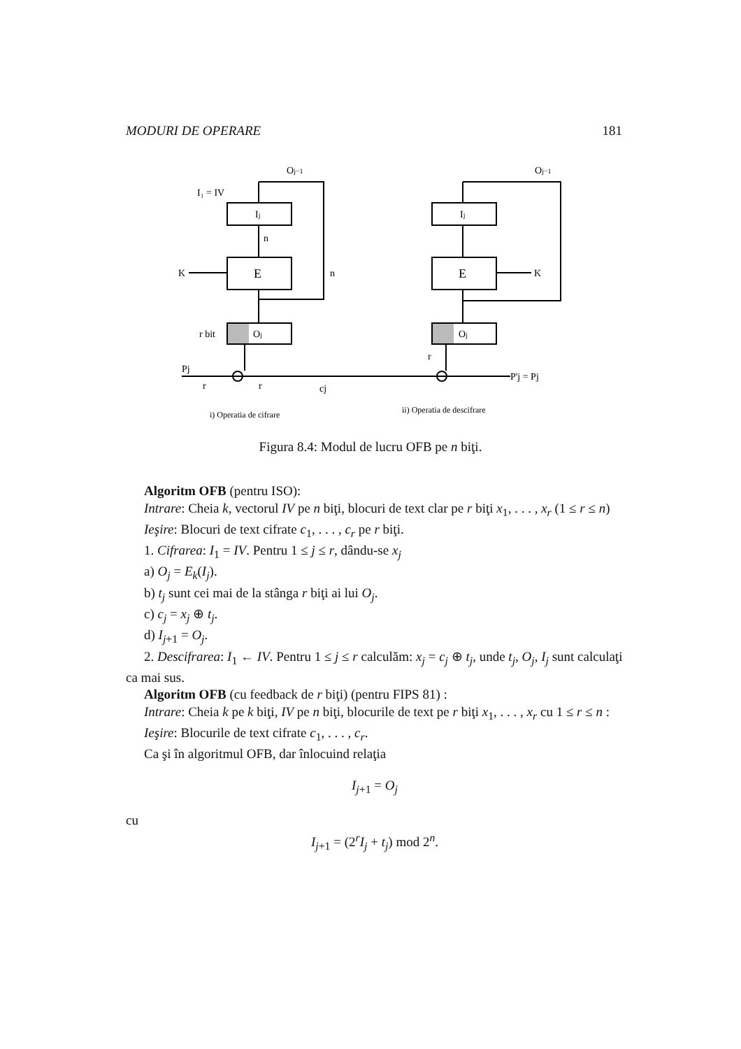MODURI DE OPERARE 181
Oj−1
Oj−1
I₁ = IV
Ij
Ij
E
E
K
K
n
n
r bit
Oj
Oj
Pj
r
r
cj
r
P'j = Pj
i) Operatia de cifrare
ii) Operatia de descifrare
Figura 8.4: Modul de lucru OFB pe n biţi.
Algoritm OFB (pentru ISO):
Intrare: Cheia k, vectorul IV pe n biţi, blocuri de text clar pe r biţi x<sub>1</sub>, . . . , x<sub>r</sub> (1 ≤ r ≤ n)
Ieşire: Blocuri de text cifrate c<sub>1</sub>, . . . , c<sub>r</sub> pe r biţi.
1. Cifrarea: I<sub>1</sub> = IV. Pentru 1 ≤ j ≤ r, dându-se x<sub>j</sub>
a) O<sub>j</sub> = E<sub>k</sub>(I<sub>j</sub>).
b) t<sub>j</sub> sunt cei mai de la stânga r biţi ai lui O<sub>j</sub>.
c) c<sub>j</sub> = x<sub>j</sub> ⊕ t<sub>j</sub>.
d) I<sub>j+1</sub> = O<sub>j</sub>.
2. Descifrarea: I<sub>1</sub> ← IV. Pentru 1 ≤ j ≤ r calculăm: x<sub>j</sub> = c<sub>j</sub> ⊕ t<sub>j</sub>, unde t<sub>j</sub>, O<sub>j</sub>, I<sub>j</sub> sunt calculaţi ca mai sus.
Algoritm OFB (cu feedback de r biţi) (pentru FIPS 81) :
Intrare: Cheia k pe k biţi, IV pe n biţi, blocurile de text pe r biţi x<sub>1</sub>, . . . , x<sub>r</sub> cu 1 ≤ r ≤ n :
Ieşire: Blocurile de text cifrate c<sub>1</sub>, . . . , c<sub>r</sub>.
Ca şi în algoritmul OFB, dar înlocuind relaţia
I<sub>j+1</sub> = O<sub>j</sub>
cu
I<sub>j+1</sub> = (2<sup>r</sup>I<sub>j</sub> + t<sub>j</sub>) mod 2<sup>n</sup>.